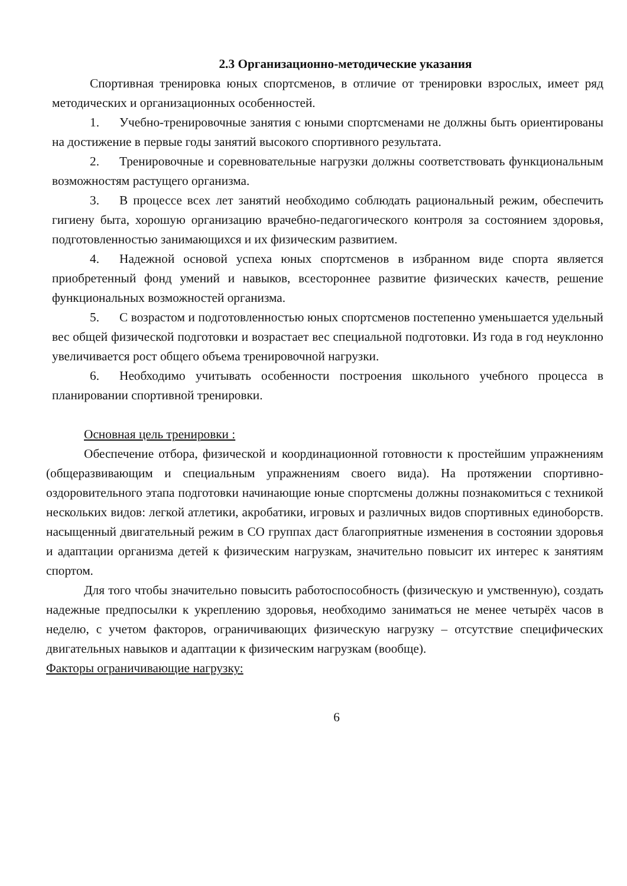2.3 Организационно-методические указания
Спортивная тренировка юных спортсменов, в отличие от тренировки взрослых, имеет ряд методических и организационных особенностей.
1. Учебно-тренировочные занятия с юными спортсменами не должны быть ориентированы на достижение в первые годы занятий высокого спортивного результата.
2. Тренировочные и соревновательные нагрузки должны соответствовать функциональным возможностям растущего организма.
3. В процессе всех лет занятий необходимо соблюдать рациональный режим, обеспечить гигиену быта, хорошую организацию врачебно-педагогического контроля за состоянием здоровья, подготовленностью занимающихся и их физическим развитием.
4. Надежной основой успеха юных спортсменов в избранном виде спорта является приобретенный фонд умений и навыков, всестороннее развитие физических качеств, решение функциональных возможностей организма.
5. С возрастом и подготовленностью юных спортсменов постепенно уменьшается удельный вес общей физической подготовки и возрастает вес специальной подготовки. Из года в год неуклонно увеличивается рост общего объема тренировочной нагрузки.
6. Необходимо учитывать особенности построения школьного учебного процесса в планировании спортивной тренировки.
Основная цель тренировки :
Обеспечение отбора, физической и координационной готовности к простейшим упражнениям (общеразвивающим и специальным упражнениям своего вида). На протяжении спортивно-оздоровительного этапа подготовки начинающие юные спортсмены должны познакомиться с техникой нескольких видов: легкой атлетики, акробатики, игровых и различных видов спортивных единоборств. насыщенный двигательный режим в СО группах даст благоприятные изменения в состоянии здоровья и адаптации организма детей к физическим нагрузкам, значительно повысит их интерес к занятиям спортом.
Для того чтобы значительно повысить работоспособность (физическую и умственную), создать надежные предпосылки к укреплению здоровья, необходимо заниматься не менее четырёх часов в неделю, с учетом факторов, ограничивающих физическую нагрузку – отсутствие специфических двигательных навыков и адаптации к физическим нагрузкам (вообще).
Факторы ограничивающие нагрузку:
6